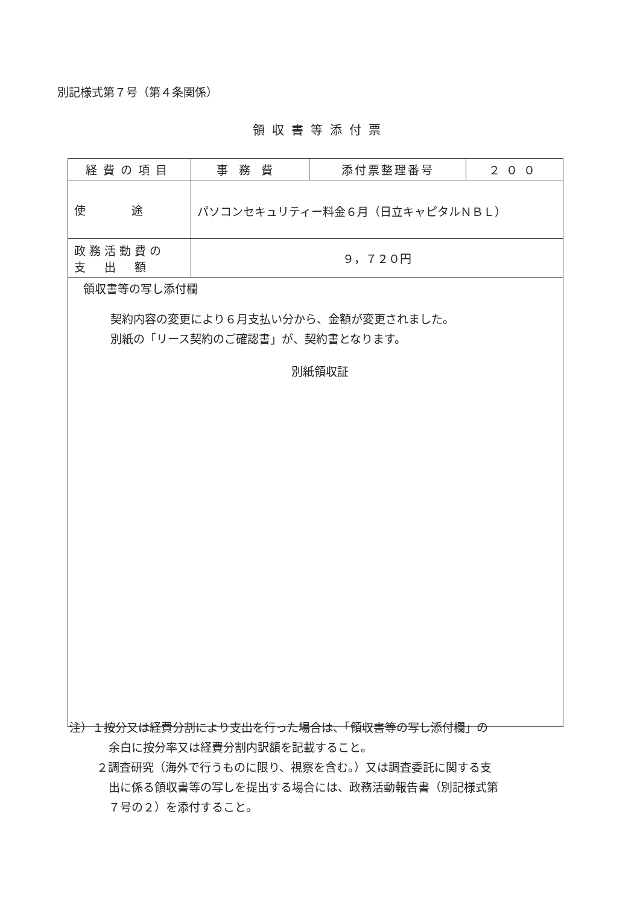別記様式第７号（第４条関係）
領収書等添付票
| 経費の項目 | 事務費 | 添付票整理番号 | ２００ |
| 使 途 | パソコンセキュリティー料金６月（日立キャピタルＮＢＬ） | | |
| 政務活動費の 支 出 額 | ９，７２０円 | | |
| 領収書等の写し添付欄 契約内容の変更により６月支払い分から、金額が変更されました。 別紙の「リース契約のご確認書」が、契約書となります。 別紙領収証 | | | |
注）１按分又は経費分割により支出を行った場合は、「領収書等の写し添付欄」の
余白に按分率又は経費分割内訳額を記載すること。
２調査研究（海外で行うものに限り、視察を含む。）又は調査委託に関する支
出に係る領収書等の写しを提出する場合には、政務活動報告書（別記様式第
７号の２）を添付すること。